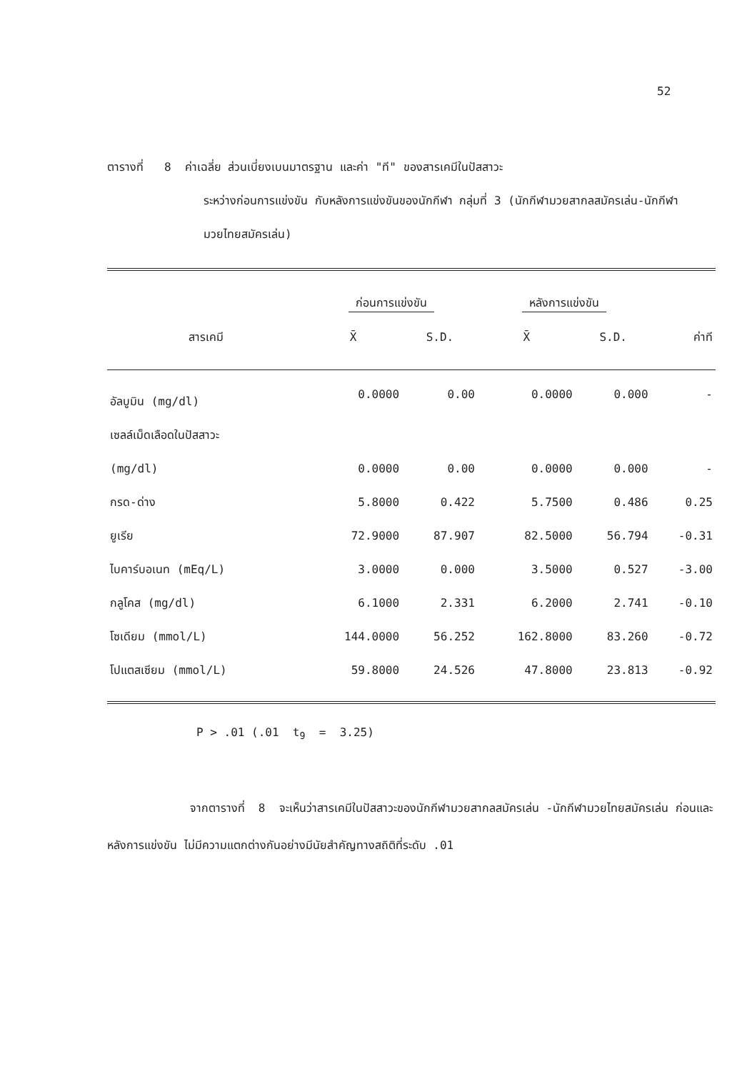52
ตารางที่ 8 ค่าเฉลี่ย ส่วนเบี่ยงเบนมาตรฐาน และค่า "ที" ของสารเคมีในปัสสาวะ
ระหว่างก่อนการแข่งขัน กับหลังการแข่งขันของนักกีฬา กลุ่มที่ 3 (นักกีฬามวยสากลสมัครเล่น-นักกีฬามวยไทยสมัครเล่น)
| | ก่อนการแข่งขัน | | หลังการแข่งขัน | | |
| --- | --- | --- | --- | --- | --- |
| สารเคมี | X̄ | S.D. | X̄ | S.D. | ค่าที |
| อัลบูมิน (mg/dl) | 0.0000 | 0.00 | 0.0000 | 0.000 | - |
| เซลล์เม็ดเลือดในปัสสาวะ | | | | | |
| (mg/dl) | 0.0000 | 0.00 | 0.0000 | 0.000 | - |
| กรด-ด่าง | 5.8000 | 0.422 | 5.7500 | 0.486 | 0.25 |
| ยูเรีย | 72.9000 | 87.907 | 82.5000 | 56.794 | -0.31 |
| ไบคาร์บอเนท (mEq/L) | 3.0000 | 0.000 | 3.5000 | 0.527 | -3.00 |
| กลูโคส (mg/dl) | 6.1000 | 2.331 | 6.2000 | 2.741 | -0.10 |
| โซเดียม (mmol/L) | 144.0000 | 56.252 | 162.8000 | 83.260 | -0.72 |
| โปแตสเซียม (mmol/L) | 59.8000 | 24.526 | 47.8000 | 23.813 | -0.92 |
P > .01 (.01 t<sub>9</sub> = 3.25)
จากตารางที่ 8 จะเห็นว่าสารเคมีในปัสสาวะของนักกีฬามวยสากลสมัครเล่น -นักกีฬามวยไทยสมัครเล่น ก่อนและหลังการแข่งขัน ไม่มีความแตกต่างกันอย่างมีนัยสำคัญทางสถิติที่ระดับ .01